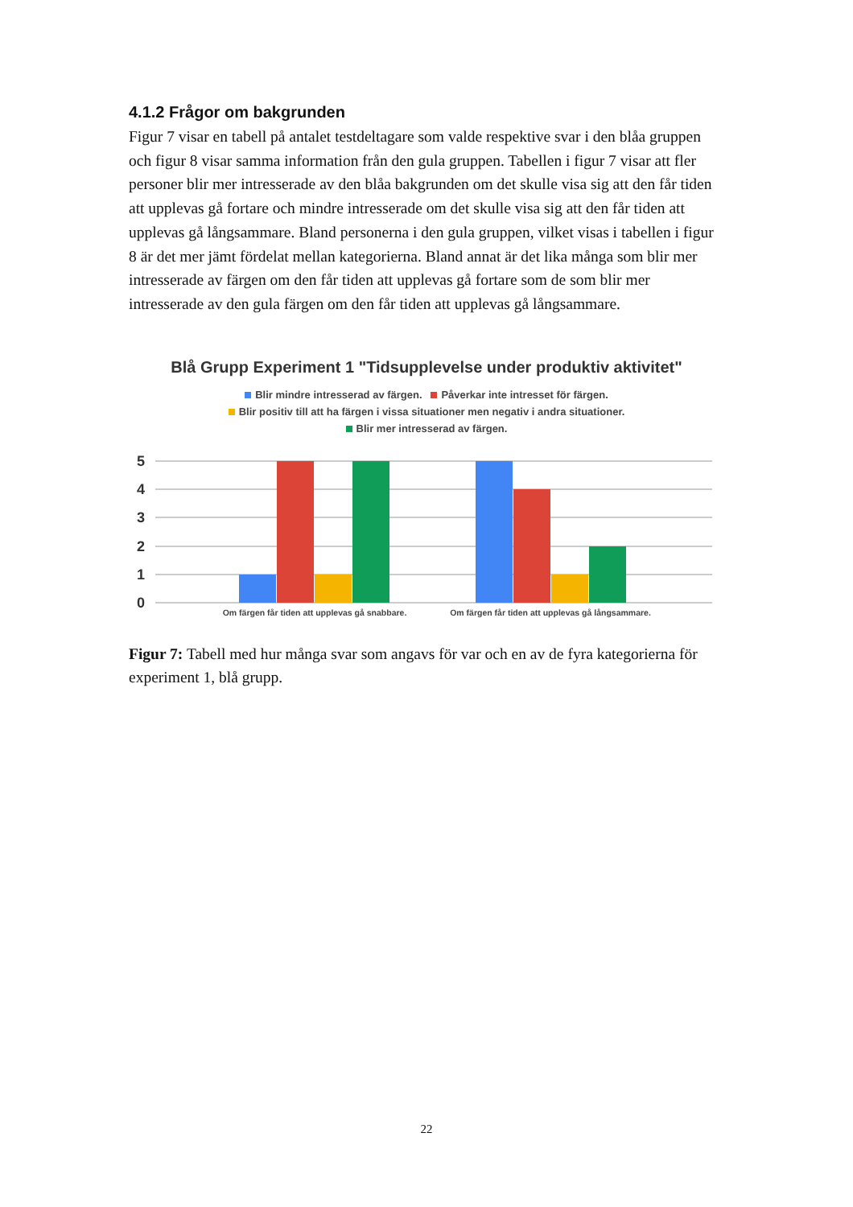4.1.2 Frågor om bakgrunden
Figur 7 visar en tabell på antalet testdeltagare som valde respektive svar i den blåa gruppen och figur 8 visar samma information från den gula gruppen. Tabellen i figur 7 visar att fler personer blir mer intresserade av den blåa bakgrunden om det skulle visa sig att den får tiden att upplevas gå fortare och mindre intresserade om det skulle visa sig att den får tiden att upplevas gå långsammare. Bland personerna i den gula gruppen, vilket visas i tabellen i figur 8 är det mer jämt fördelat mellan kategorierna. Bland annat är det lika många som blir mer intresserade av färgen om den får tiden att upplevas gå fortare som de som blir mer intresserade av den gula färgen om den får tiden att upplevas gå långsammare.
Blå Grupp Experiment 1 "Tidsupplevelse under produktiv aktivitet"
Blir mindre intresserad av färgen. Påverkar inte intresset för färgen.
Blir positiv till att ha färgen i vissa situationer men negativ i andra situationer.
Blir mer intresserad av färgen.
5
4
3
2
1
0
Om färgen får tiden att upplevas gå snabbare.
Om färgen får tiden att upplevas gå långsammare.
Figur 7: Tabell med hur många svar som angavs för var och en av de fyra kategorierna för experiment 1, blå grupp.
22